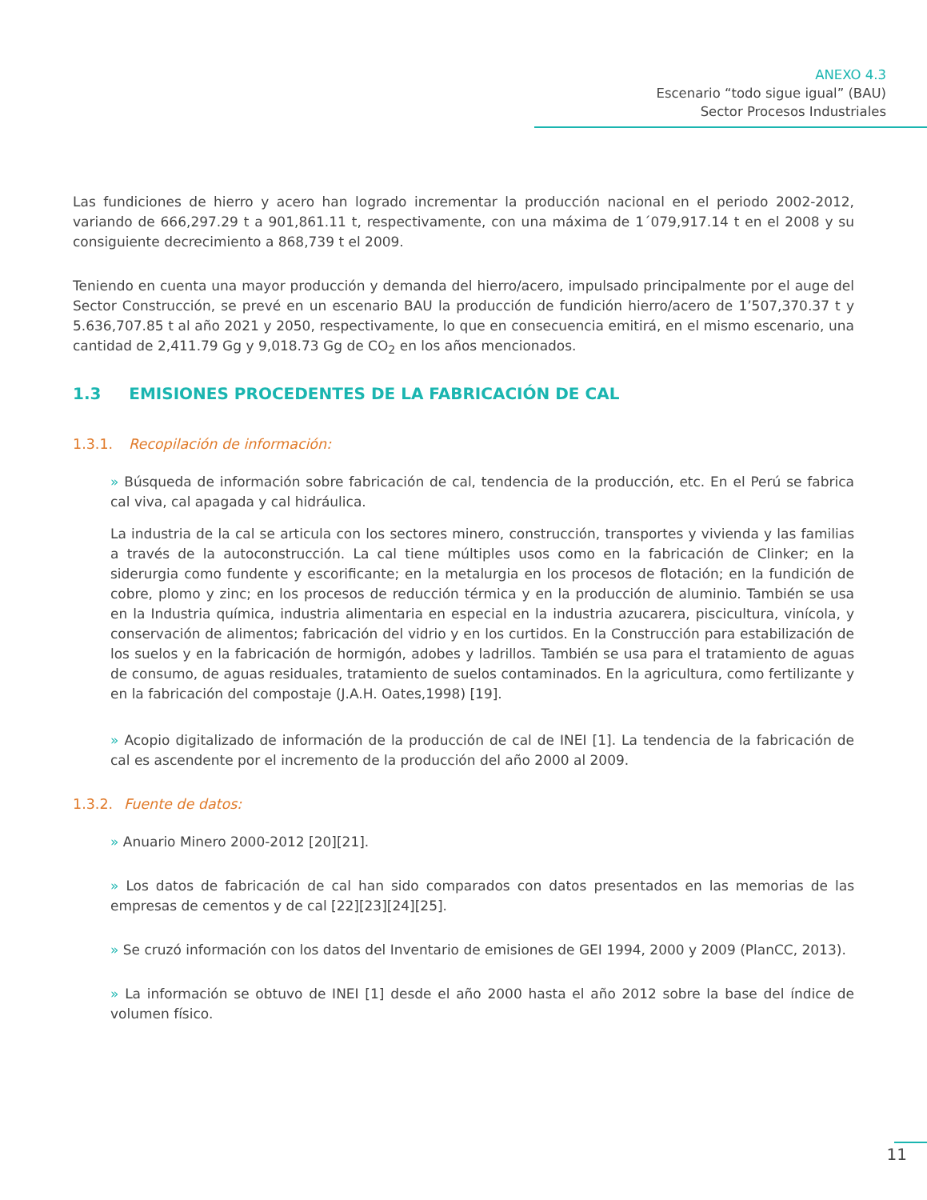ANEXO 4.3
Escenario “todo sigue igual” (BAU)
Sector Procesos Industriales
Las fundiciones de hierro y acero han logrado incrementar la producción nacional en el periodo 2002-2012, variando de 666,297.29 t a 901,861.11 t, respectivamente, con una máxima de 1´079,917.14 t en el 2008 y su consiguiente decrecimiento a 868,739 t el 2009.
Teniendo en cuenta una mayor producción y demanda del hierro/acero, impulsado principalmente por el auge del Sector Construcción, se prevé en un escenario BAU la producción de fundición hierro/acero de 1’507,370.37 t y 5.636,707.85 t al año 2021 y 2050, respectivamente, lo que en consecuencia emitirá, en el mismo escenario, una cantidad de 2,411.79 Gg y 9,018.73 Gg de CO<sub>2</sub> en los años mencionados.
1.3 EMISIONES PROCEDENTES DE LA FABRICACIÓN DE CAL
1.3.1. Recopilación de información:
» Búsqueda de información sobre fabricación de cal, tendencia de la producción, etc. En el Perú se fabrica cal viva, cal apagada y cal hidráulica.
La industria de la cal se articula con los sectores minero, construcción, transportes y vivienda y las familias a través de la autoconstrucción. La cal tiene múltiples usos como en la fabricación de Clinker; en la siderurgia como fundente y escorificante; en la metalurgia en los procesos de flotación; en la fundición de cobre, plomo y zinc; en los procesos de reducción térmica y en la producción de aluminio. También se usa en la Industria química, industria alimentaria en especial en la industria azucarera, piscicultura, vinícola, y conservación de alimentos; fabricación del vidrio y en los curtidos. En la Construcción para estabilización de los suelos y en la fabricación de hormigón, adobes y ladrillos. También se usa para el tratamiento de aguas de consumo, de aguas residuales, tratamiento de suelos contaminados. En la agricultura, como fertilizante y en la fabricación del compostaje (J.A.H. Oates,1998) [19].
» Acopio digitalizado de información de la producción de cal de INEI [1]. La tendencia de la fabricación de cal es ascendente por el incremento de la producción del año 2000 al 2009.
1.3.2. Fuente de datos:
» Anuario Minero 2000-2012 [20][21].
» Los datos de fabricación de cal han sido comparados con datos presentados en las memorias de las empresas de cementos y de cal [22][23][24][25].
» Se cruzó información con los datos del Inventario de emisiones de GEI 1994, 2000 y 2009 (PlanCC, 2013).
» La información se obtuvo de INEI [1] desde el año 2000 hasta el año 2012 sobre la base del índice de volumen físico.
11